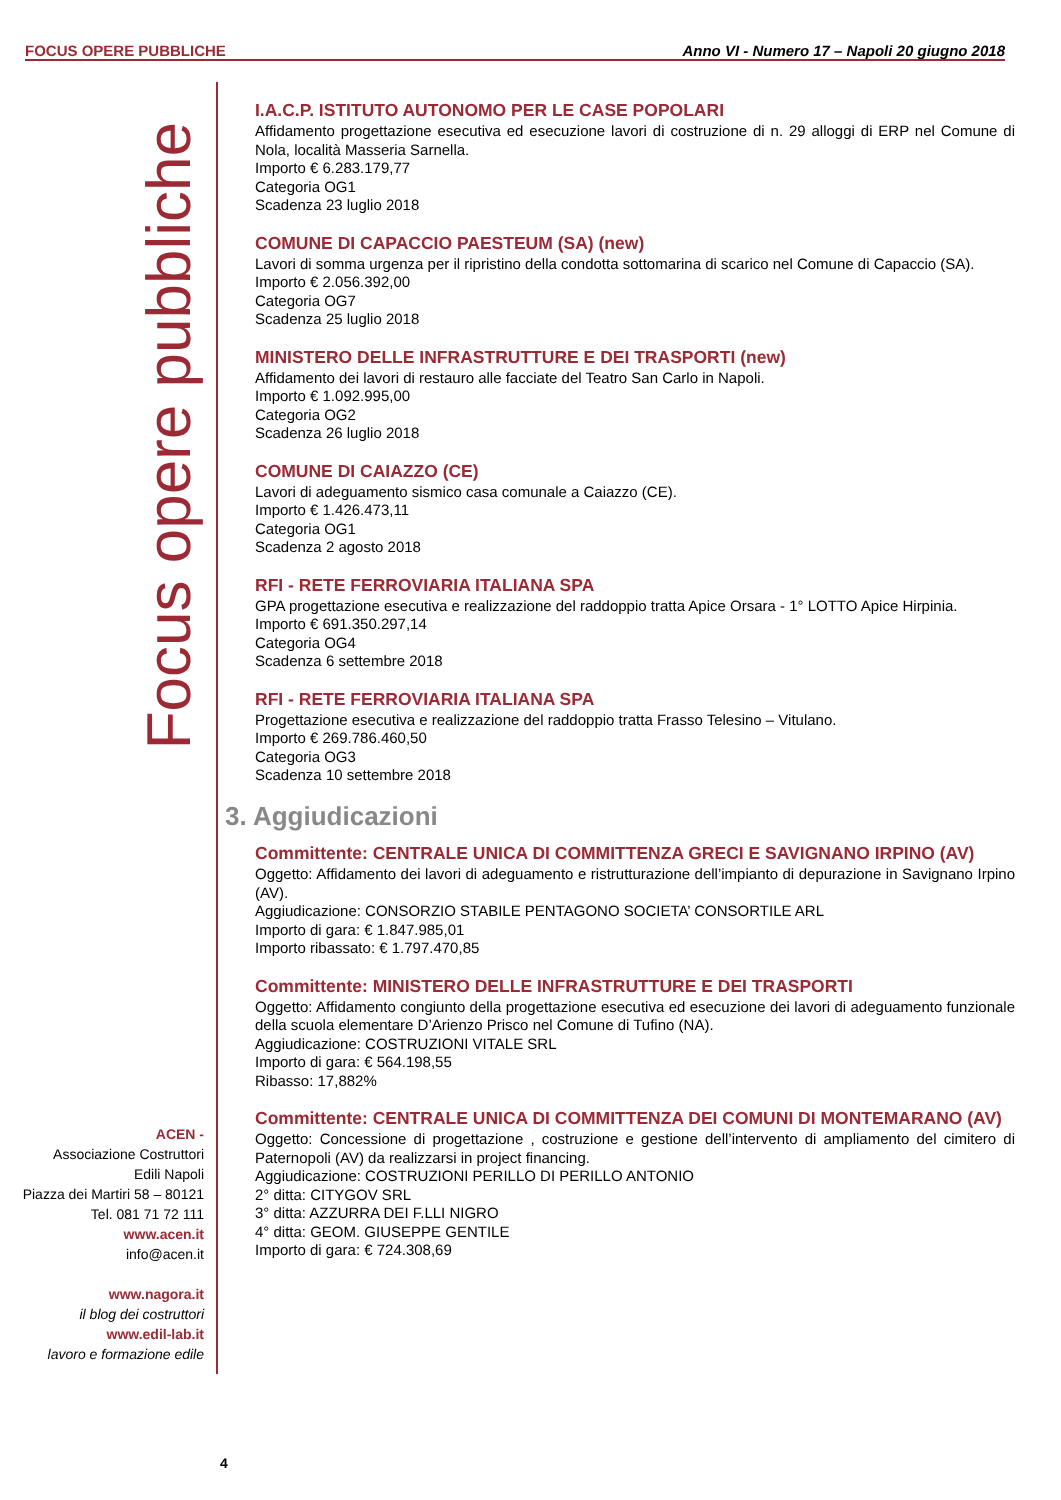FOCUS OPERE PUBBLICHE Anno VI - Numero 17 – Napoli 20 giugno 2018
Focus opere pubbliche
ACEN -
Associazione Costruttori
Edili Napoli
Piazza dei Martiri 58 – 80121
Tel. 081 71 72 111
www.acen.it
info@acen.it
www.nagora.it
il blog dei costruttori
www.edil-lab.it
lavoro e formazione edile
I.A.C.P. ISTITUTO AUTONOMO PER LE CASE POPOLARI
Affidamento progettazione esecutiva ed esecuzione lavori di costruzione di n. 29 alloggi di ERP nel Comune di Nola, località Masseria Sarnella.
Importo € 6.283.179,77
Categoria OG1
Scadenza 23 luglio 2018
COMUNE DI CAPACCIO PAESTEUM (SA) (new)
Lavori di somma urgenza per il ripristino della condotta sottomarina di scarico nel Comune di Capaccio (SA).
Importo € 2.056.392,00
Categoria OG7
Scadenza 25 luglio 2018
MINISTERO DELLE INFRASTRUTTURE E DEI TRASPORTI (new)
Affidamento dei lavori di restauro alle facciate del Teatro San Carlo in Napoli.
Importo € 1.092.995,00
Categoria OG2
Scadenza 26 luglio 2018
COMUNE DI CAIAZZO (CE)
Lavori di adeguamento sismico casa comunale a Caiazzo (CE).
Importo € 1.426.473,11
Categoria OG1
Scadenza 2 agosto 2018
RFI - RETE FERROVIARIA ITALIANA SPA
GPA progettazione esecutiva e realizzazione del raddoppio tratta Apice Orsara - 1° LOTTO Apice Hirpinia.
Importo € 691.350.297,14
Categoria OG4
Scadenza 6 settembre 2018
RFI - RETE FERROVIARIA ITALIANA SPA
Progettazione esecutiva e realizzazione del raddoppio tratta Frasso Telesino – Vitulano.
Importo € 269.786.460,50
Categoria OG3
Scadenza 10 settembre 2018
3. Aggiudicazioni
Committente: CENTRALE UNICA DI COMMITTENZA GRECI E SAVIGNANO IRPINO (AV)
Oggetto: Affidamento dei lavori di adeguamento e ristrutturazione dell’impianto di depurazione in Savignano Irpino (AV).
Aggiudicazione: CONSORZIO STABILE PENTAGONO SOCIETA’ CONSORTILE ARL
Importo di gara: € 1.847.985,01
Importo ribassato: € 1.797.470,85
Committente: MINISTERO DELLE INFRASTRUTTURE E DEI TRASPORTI
Oggetto: Affidamento congiunto della progettazione esecutiva ed esecuzione dei lavori di adeguamento funzionale della scuola elementare D’Arienzo Prisco nel Comune di Tufino (NA).
Aggiudicazione: COSTRUZIONI VITALE SRL
Importo di gara: € 564.198,55
Ribasso: 17,882%
Committente: CENTRALE UNICA DI COMMITTENZA DEI COMUNI DI MONTEMARANO (AV)
Oggetto: Concessione di progettazione , costruzione e gestione dell’intervento di ampliamento del cimitero di Paternopoli (AV) da realizzarsi in project financing.
Aggiudicazione: COSTRUZIONI PERILLO DI PERILLO ANTONIO
2° ditta: CITYGOV SRL
3° ditta: AZZURRA DEI F.LLI NIGRO
4° ditta: GEOM. GIUSEPPE GENTILE
Importo di gara: € 724.308,69
4